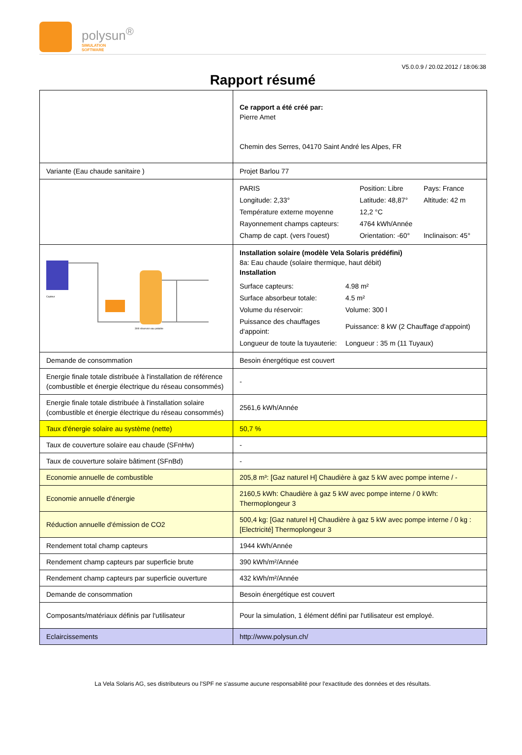polysun<sup>®</sup>
SIMULATION
SOFTWARE
V5.0.0.9 / 20.02.2012 / 18:06:38
Rapport résumé
| | Ce rapport a été créé par: Pierre Amet Chemin des Serres, 04170 Saint André les Alpes, FR |
| Variante (Eau chaude sanitaire ) | Projet Barlou 77 |
| | / PARIS / Position: Libre / Pays: France / / Longitude: 2,33° / Latitude: 48,87° / Altitude: 42 m / / Température externe moyenne / 12,2 °C / / / Rayonnement champs capteurs: / 4764 kWh/Année / / / Champ de capt. (vers l'ouest) / Orientation: -60° / Inclinaison: 45° / |
| Capteur 300l réservoir eau potable | Installation solaire (modèle Vela Solaris prédéfini) 8a: Eau chaude (solaire thermique, haut débit) Installation / Surface capteurs: / 4.98 m² / / Surface absorbeur totale: / 4.5 m² / / Volume du réservoir: / Volume: 300 l / / Puissance des chauffages d'appoint: / Puissance: 8 kW (2 Chauffage d'appoint) / / Longueur de toute la tuyauterie: / Longueur : 35 m (11 Tuyaux) / |
| Demande de consommation | Besoin énergétique est couvert |
| Energie finale totale distribuée à l'installation de référence (combustible et énergie électrique du réseau consommés) | - |
| Energie finale totale distribuée à l'installation solaire (combustible et énergie électrique du réseau consommés) | 2561,6 kWh/Année |
| Taux d'énergie solaire au système (nette) | 50,7 % |
| Taux de couverture solaire eau chaude (SFnHw) | - |
| Taux de couverture solaire bâtiment (SFnBd) | - |
| Economie annuelle de combustible | 205,8 m³: [Gaz naturel H] Chaudière à gaz 5 kW avec pompe interne / - |
| Economie annuelle d'énergie | 2160,5 kWh: Chaudière à gaz 5 kW avec pompe interne / 0 kWh: Thermoplongeur 3 |
| Réduction annuelle d'émission de CO2 | 500,4 kg: [Gaz naturel H] Chaudière à gaz 5 kW avec pompe interne / 0 kg : [Electricité] Thermoplongeur 3 |
| Rendement total champ capteurs | 1944 kWh/Année |
| Rendement champ capteurs par superficie brute | 390 kWh/m²/Année |
| Rendement champ capteurs par superficie ouverture | 432 kWh/m²/Année |
| Demande de consommation | Besoin énergétique est couvert |
| Composants/matériaux définis par l'utilisateur | Pour la simulation, 1 élément défini par l'utilisateur est employé. |
| Eclaircissements | http://www.polysun.ch/ |
La Vela Solaris AG, ses distributeurs ou l'SPF ne s'assume aucune responsabilité pour l'exactitude des données et des résultats.